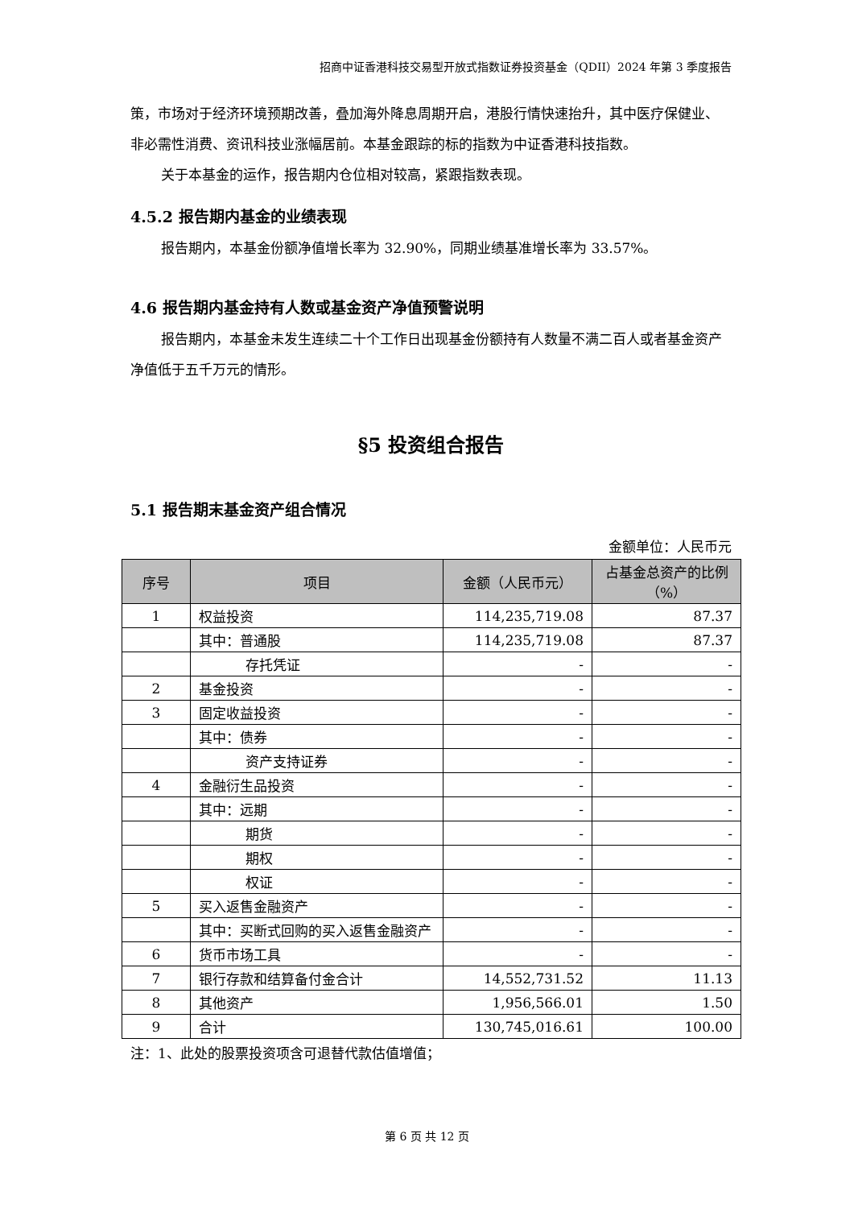招商中证香港科技交易型开放式指数证券投资基金（QDII）2024 年第 3 季度报告
策，市场对于经济环境预期改善，叠加海外降息周期开启，港股行情快速抬升，其中医疗保健业、非必需性消费、资讯科技业涨幅居前。本基金跟踪的标的指数为中证香港科技指数。
关于本基金的运作，报告期内仓位相对较高，紧跟指数表现。
4.5.2 报告期内基金的业绩表现
报告期内，本基金份额净值增长率为 32.90%，同期业绩基准增长率为 33.57%。
4.6 报告期内基金持有人数或基金资产净值预警说明
报告期内，本基金未发生连续二十个工作日出现基金份额持有人数量不满二百人或者基金资产净值低于五千万元的情形。
§5 投资组合报告
5.1 报告期末基金资产组合情况
金额单位：人民币元
| 序号 | 项目 | 金额（人民币元） | 占基金总资产的比例（%） |
| --- | --- | --- | --- |
| 1 | 权益投资 | 114,235,719.08 | 87.37 |
| | 其中：普通股 | 114,235,719.08 | 87.37 |
| | 存托凭证 | - | - |
| 2 | 基金投资 | - | - |
| 3 | 固定收益投资 | - | - |
| | 其中：债券 | - | - |
| | 资产支持证券 | - | - |
| 4 | 金融衍生品投资 | - | - |
| | 其中：远期 | - | - |
| | 期货 | - | - |
| | 期权 | - | - |
| | 权证 | - | - |
| 5 | 买入返售金融资产 | - | - |
| | 其中：买断式回购的买入返售金融资产 | - | - |
| 6 | 货币市场工具 | - | - |
| 7 | 银行存款和结算备付金合计 | 14,552,731.52 | 11.13 |
| 8 | 其他资产 | 1,956,566.01 | 1.50 |
| 9 | 合计 | 130,745,016.61 | 100.00 |
注：1、此处的股票投资项含可退替代款估值增值；
第 6 页 共 12 页